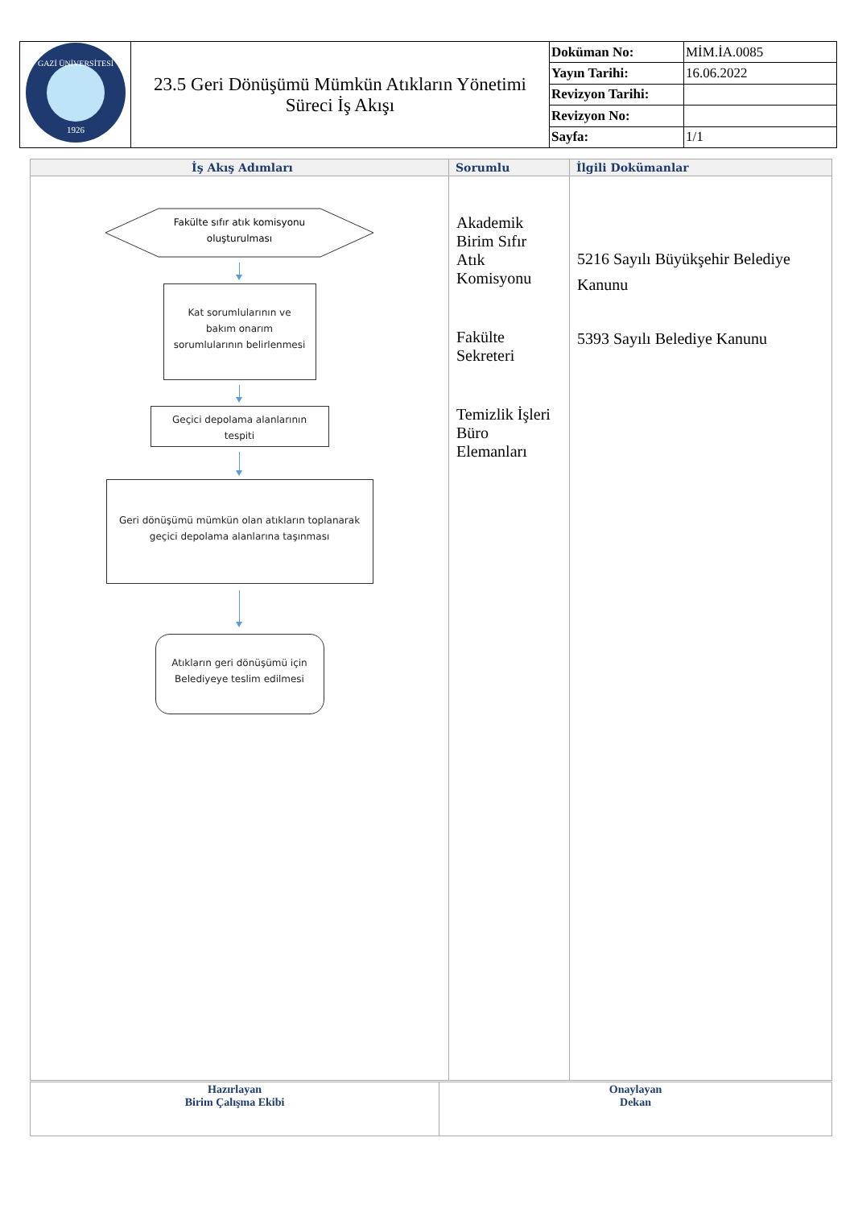| 1926 GAZİ ÜNİVERSİTESİ | 23.5 Geri Dönüşümü Mümkün Atıkların Yönetimi Süreci İş Akışı | Doküman No: | MİM.İA.0085 |
| | | Yayın Tarihi: | 16.06.2022 |
| | | Revizyon Tarihi: | |
| | | Revizyon No: | |
| | | Sayfa: | 1/1 |
| İş Akış Adımları | Sorumlu | İlgili Dokümanlar |
| --- | --- | --- |
| Fakülte sıfır atık komisyonu oluşturulması Kat sorumlularının ve bakım onarım sorumlularının belirlenmesi Geçici depolama alanlarının tespiti Geri dönüşümü mümkün olan atıkların toplanarak geçici depolama alanlarına taşınması Atıkların geri dönüşümü için Belediyeye teslim edilmesi | Akademik Birim Sıfır Atık Komisyonu Fakülte Sekreteri Temizlik İşleri Büro Elemanları | 5216 Sayılı Büyükşehir Belediye Kanunu 5393 Sayılı Belediye Kanunu |
| Hazırlayan Birim Çalışma Ekibi | Onaylayan Dekan |